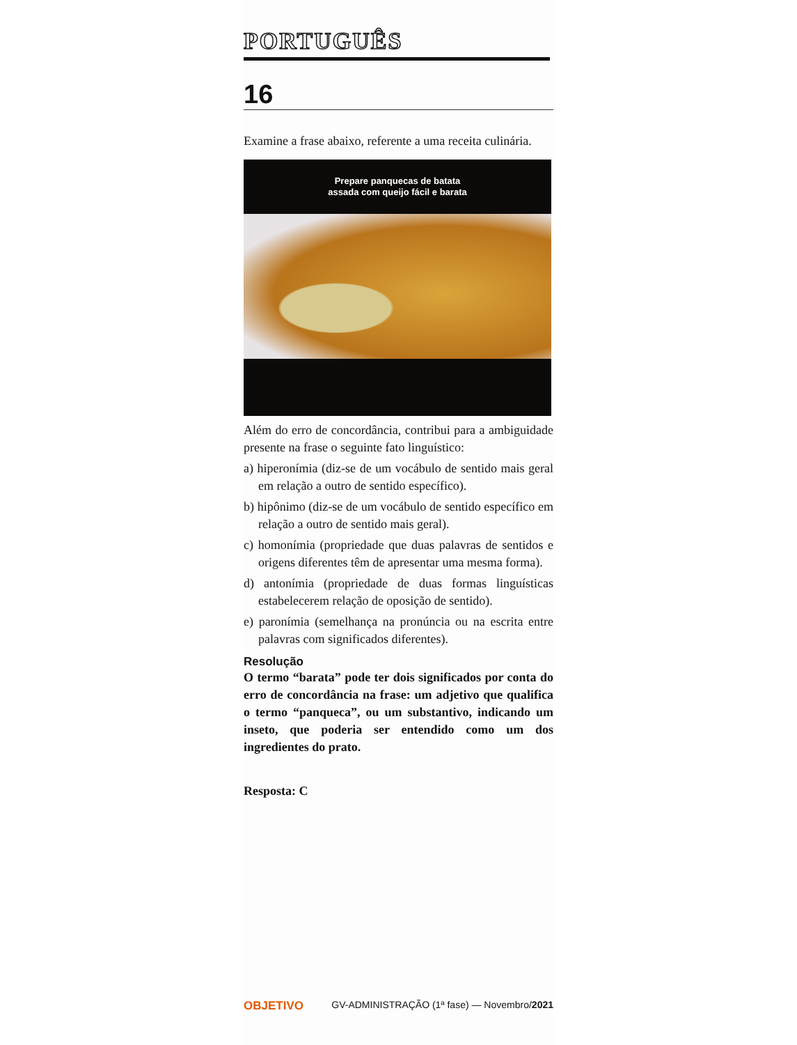PORTUGUÊS
16
Examine a frase abaixo, referente a uma receita culinária.
Prepare panquecas de batata
assada com queijo fácil e barata
Além do erro de concordância, contribui para a ambiguidade presente na frase o seguinte fato linguístico:
a) hiperonímia (diz-se de um vocábulo de sentido mais geral em relação a outro de sentido específico).
b) hipônimo (diz-se de um vocábulo de sentido específico em relação a outro de sentido mais geral).
c) homonímia (propriedade que duas palavras de sentidos e origens diferentes têm de apresentar uma mesma forma).
d) antonímia (propriedade de duas formas linguísticas estabelecerem relação de oposição de sentido).
e) paronímia (semelhança na pronúncia ou na escrita entre palavras com significados diferentes).
Resolução
O termo “barata” pode ter dois significados por conta do erro de concordância na frase: um adjetivo que qualifica o termo “panqueca”, ou um substantivo, indicando um inseto, que poderia ser entendido como um dos ingredientes do prato.
Resposta: C
OBJETIVO GV-ADMINISTRAÇÃO (1ª fase) — Novembro/2021